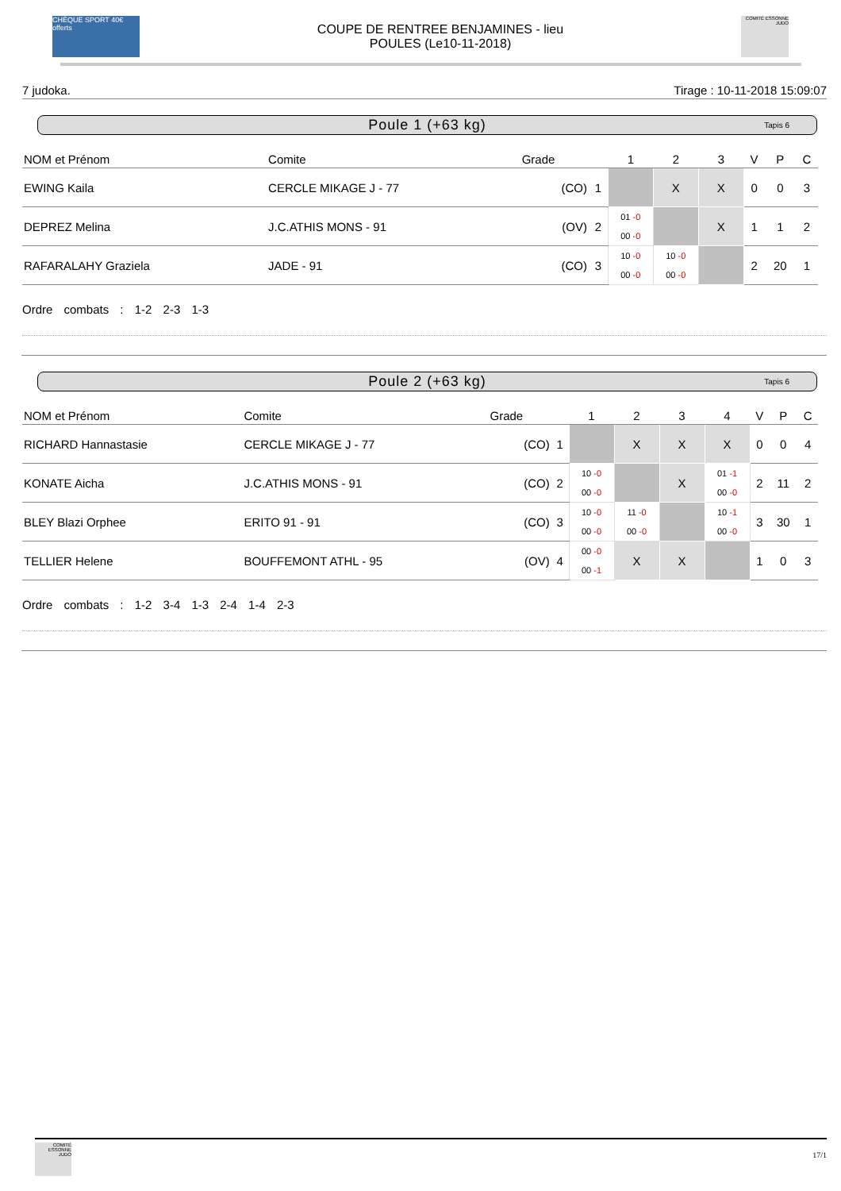CHÈQUE SPORT 40€ offerts
COUPE DE RENTREE BENJAMINES - lieu
POULES (Le10-11-2018)
COMITÉ ESSONNE JUDO
7 judoka. Tirage : 10-11-2018 15:09:07
Poule 1 (+63 kg) Tapis 6
| NOM et Prénom | Comite | Grade | | 1 | 2 | 3 | V | P | C |
| --- | --- | --- | --- | --- | --- | --- | --- | --- | --- |
| EWING Kaila | CERCLE MIKAGE J - 77 | (CO) | 1 | | X | X | 0 | 0 | 3 |
| DEPREZ Melina | J.C.ATHIS MONS - 91 | (OV) | 2 | 01 -0 00 -0 | | X | 1 | 1 | 2 |
| RAFARALAHY Graziela | JADE - 91 | (CO) | 3 | 10 -0 00 -0 | 10 -0 00 -0 | | 2 | 20 | 1 |
Ordre combats : 1-2 2-3 1-3
Poule 2 (+63 kg) Tapis 6
| NOM et Prénom | Comite | Grade | | 1 | 2 | 3 | 4 | V | P | C |
| --- | --- | --- | --- | --- | --- | --- | --- | --- | --- | --- |
| RICHARD Hannastasie | CERCLE MIKAGE J - 77 | (CO) | 1 | | X | X | X | 0 | 0 | 4 |
| KONATE Aicha | J.C.ATHIS MONS - 91 | (CO) | 2 | 10 -0 00 -0 | | X | 01 -1 00 -0 | 2 | 11 | 2 |
| BLEY Blazi Orphee | ERITO 91 - 91 | (CO) | 3 | 10 -0 00 -0 | 11 -0 00 -0 | | 10 -1 00 -0 | 3 | 30 | 1 |
| TELLIER Helene | BOUFFEMONT ATHL - 95 | (OV) | 4 | 00 -0 00 -1 | X | X | | 1 | 0 | 3 |
Ordre combats : 1-2 3-4 1-3 2-4 1-4 2-3
COMITÉ ESSONNE JUDO
17/1